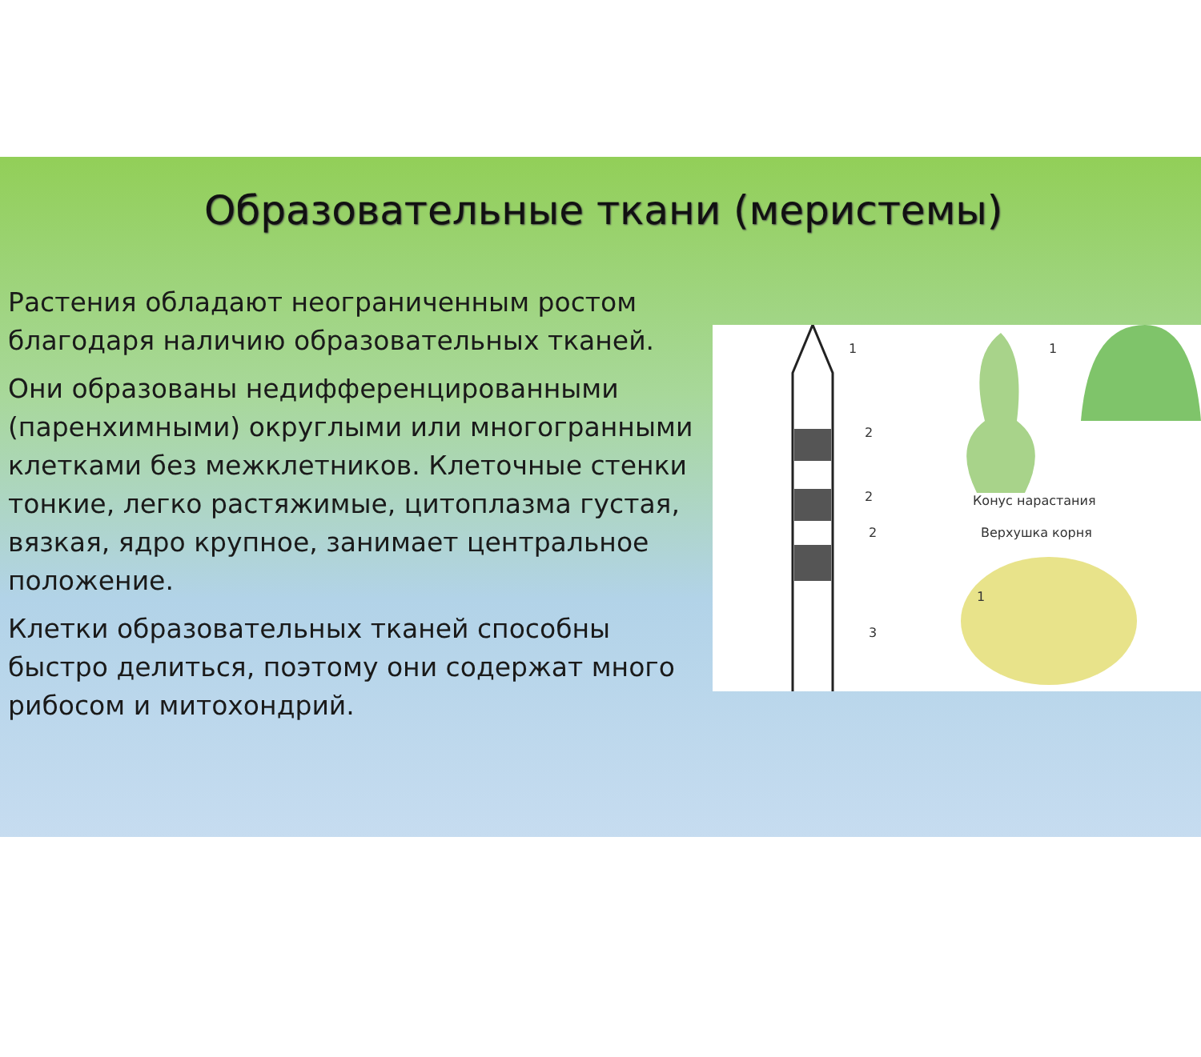Образовательные ткани (меристемы)
Растения обладают неограниченным ростом благодаря наличию образовательных тканей.
Они образованы недифференцированными (паренхимными) округлыми или многогранными клетками без межклетников. Клеточные стенки тонкие, легко растяжимые, цитоплазма густая, вязкая, ядро крупное, занимает центральное положение.
Клетки образовательных тканей способны быстро делиться, поэтому они содержат много рибосом и митохондрий.
1
2
2
2
3
1
Конус нарастания
Верхушка корня
1